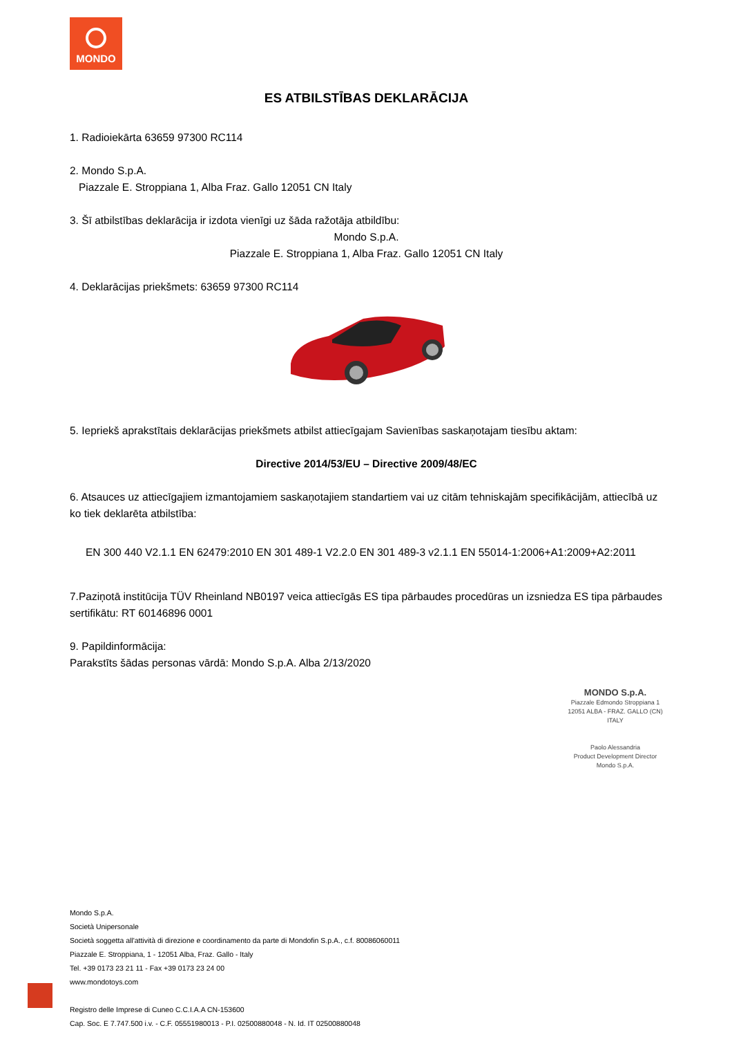MONDO
ES ATBILSTĪBAS DEKLARĀCIJA
1. Radioiekārta 63659 97300 RC114
2. Mondo S.p.A.
Piazzale E. Stroppiana 1, Alba Fraz. Gallo 12051 CN Italy
3. Šī atbilstības deklarācija ir izdota vienīgi uz šāda ražotāja atbildību:
Mondo S.p.A.
Piazzale E. Stroppiana 1, Alba Fraz. Gallo 12051 CN Italy
4. Deklarācijas priekšmets: 63659 97300 RC114
5. Iepriekš aprakstītais deklarācijas priekšmets atbilst attiecīgajam Savienības saskaņotajam tiesību aktam:
Directive 2014/53/EU – Directive 2009/48/EC
6. Atsauces uz attiecīgajiem izmantojamiem saskaņotajiem standartiem vai uz citām tehniskajām specifikācijām, attiecībā uz ko tiek deklarēta atbilstība:
EN 300 440 V2.1.1 EN 62479:2010 EN 301 489-1 V2.2.0 EN 301 489-3 v2.1.1 EN 55014-1:2006+A1:2009+A2:2011
7.Paziņotā institūcija TÜV Rheinland NB0197 veica attiecīgās ES tipa pārbaudes procedūras un izsniedza ES tipa pārbaudes sertifikātu: RT 60146896 0001
9. Papildinformācija:
Parakstīts šādas personas vārdā: Mondo S.p.A. Alba 2/13/2020
MONDO S.p.A.
Piazzale Edmondo Stroppiana 1
12051 ALBA - FRAZ. GALLO (CN)
ITALY
Paolo Alessandria
Product Development Director
Mondo S.p.A.
Mondo S.p.A.
Società Unipersonale
Società soggetta all'attività di direzione e coordinamento da parte di Mondofin S.p.A., c.f. 80086060011
Piazzale E. Stroppiana, 1 - 12051 Alba, Fraz. Gallo - Italy
Tel. +39 0173 23 21 11 - Fax +39 0173 23 24 00
www.mondotoys.com
Registro delle Imprese di Cuneo C.C.I.A.A CN-153600
Cap. Soc. E 7.747.500 i.v. - C.F. 05551980013 - P.I. 02500880048 - N. Id. IT 02500880048